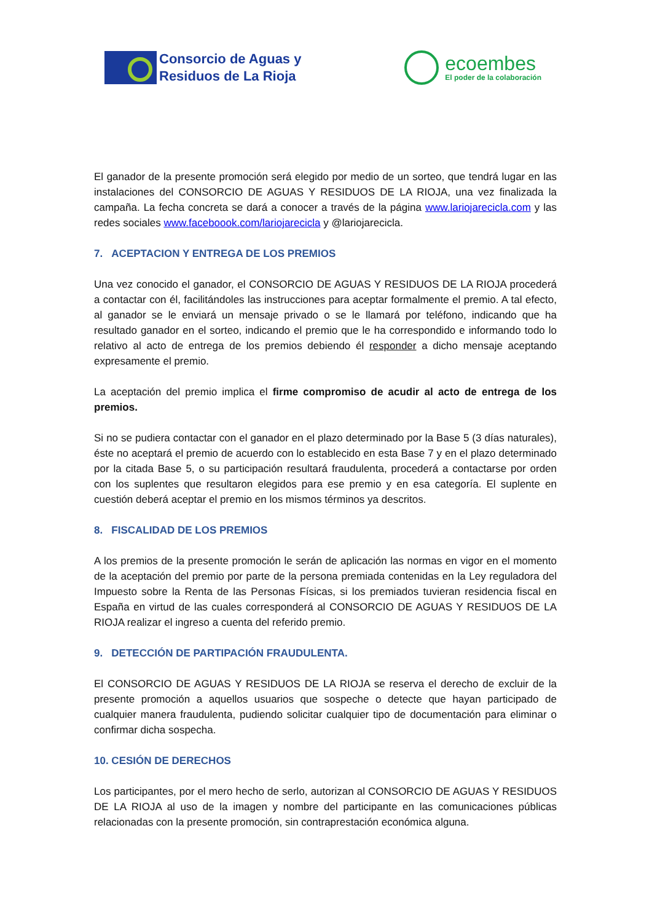Consorcio de Aguas y
Residuos de La Rioja
ecoembes
El poder de la colaboración
El ganador de la presente promoción será elegido por medio de un sorteo, que tendrá lugar en las instalaciones del CONSORCIO DE AGUAS Y RESIDUOS DE LA RIOJA, una vez finalizada la campaña. La fecha concreta se dará a conocer a través de la página www.lariojarecicla.com y las redes sociales www.faceboook.com/lariojarecicla y @lariojarecicla.
7. ACEPTACION Y ENTREGA DE LOS PREMIOS
Una vez conocido el ganador, el CONSORCIO DE AGUAS Y RESIDUOS DE LA RIOJA procederá a contactar con él, facilitándoles las instrucciones para aceptar formalmente el premio. A tal efecto, al ganador se le enviará un mensaje privado o se le llamará por teléfono, indicando que ha resultado ganador en el sorteo, indicando el premio que le ha correspondido e informando todo lo relativo al acto de entrega de los premios debiendo él responder a dicho mensaje aceptando expresamente el premio.
La aceptación del premio implica el firme compromiso de acudir al acto de entrega de los premios.
Si no se pudiera contactar con el ganador en el plazo determinado por la Base 5 (3 días naturales), éste no aceptará el premio de acuerdo con lo establecido en esta Base 7 y en el plazo determinado por la citada Base 5, o su participación resultará fraudulenta, procederá a contactarse por orden con los suplentes que resultaron elegidos para ese premio y en esa categoría. El suplente en cuestión deberá aceptar el premio en los mismos términos ya descritos.
8. FISCALIDAD DE LOS PREMIOS
A los premios de la presente promoción le serán de aplicación las normas en vigor en el momento de la aceptación del premio por parte de la persona premiada contenidas en la Ley reguladora del Impuesto sobre la Renta de las Personas Físicas, si los premiados tuvieran residencia fiscal en España en virtud de las cuales corresponderá al CONSORCIO DE AGUAS Y RESIDUOS DE LA RIOJA realizar el ingreso a cuenta del referido premio.
9. DETECCIÓN DE PARTIPACIÓN FRAUDULENTA.
El CONSORCIO DE AGUAS Y RESIDUOS DE LA RIOJA se reserva el derecho de excluir de la presente promoción a aquellos usuarios que sospeche o detecte que hayan participado de cualquier manera fraudulenta, pudiendo solicitar cualquier tipo de documentación para eliminar o confirmar dicha sospecha.
10. CESIÓN DE DERECHOS
Los participantes, por el mero hecho de serlo, autorizan al CONSORCIO DE AGUAS Y RESIDUOS DE LA RIOJA al uso de la imagen y nombre del participante en las comunicaciones públicas relacionadas con la presente promoción, sin contraprestación económica alguna.